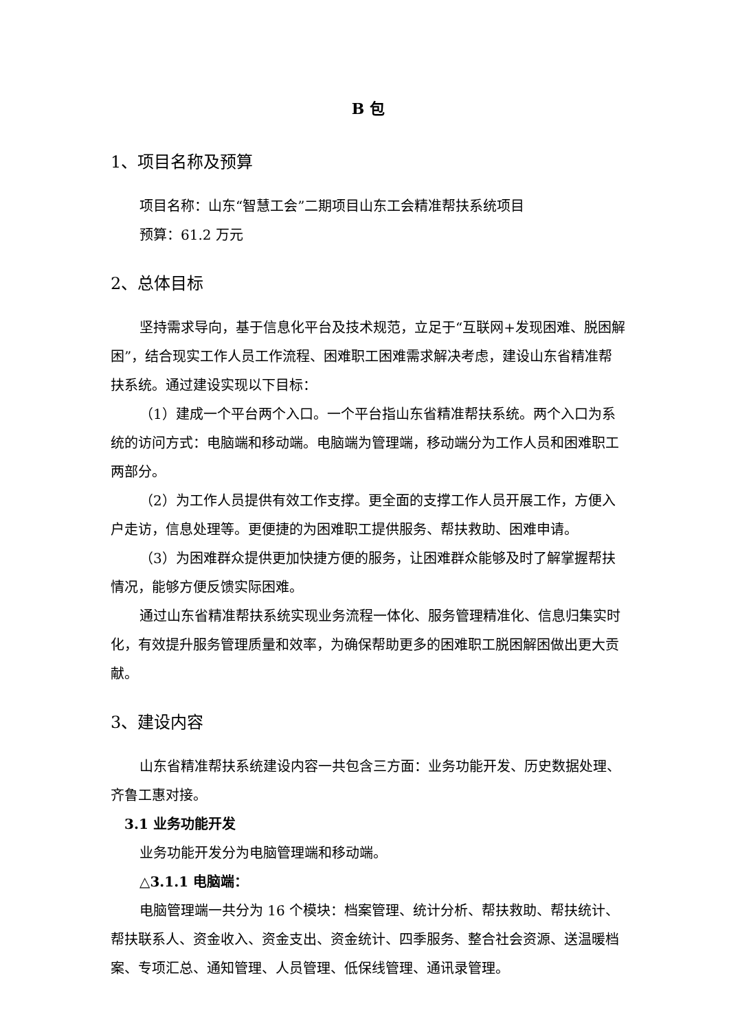B 包
1、项目名称及预算
项目名称：山东“智慧工会”二期项目山东工会精准帮扶系统项目
预算：61.2 万元
2、总体目标
坚持需求导向，基于信息化平台及技术规范，立足于“互联网+发现困难、脱困解困”，结合现实工作人员工作流程、困难职工困难需求解决考虑，建设山东省精准帮扶系统。通过建设实现以下目标：
（1）建成一个平台两个入口。一个平台指山东省精准帮扶系统。两个入口为系统的访问方式：电脑端和移动端。电脑端为管理端，移动端分为工作人员和困难职工两部分。
（2）为工作人员提供有效工作支撑。更全面的支撑工作人员开展工作，方便入户走访，信息处理等。更便捷的为困难职工提供服务、帮扶救助、困难申请。
（3）为困难群众提供更加快捷方便的服务，让困难群众能够及时了解掌握帮扶情况，能够方便反馈实际困难。
通过山东省精准帮扶系统实现业务流程一体化、服务管理精准化、信息归集实时化，有效提升服务管理质量和效率，为确保帮助更多的困难职工脱困解困做出更大贡献。
3、建设内容
山东省精准帮扶系统建设内容一共包含三方面：业务功能开发、历史数据处理、齐鲁工惠对接。
3.1 业务功能开发
业务功能开发分为电脑管理端和移动端。
△3.1.1 电脑端：
电脑管理端一共分为 16 个模块：档案管理、统计分析、帮扶救助、帮扶统计、帮扶联系人、资金收入、资金支出、资金统计、四季服务、整合社会资源、送温暖档案、专项汇总、通知管理、人员管理、低保线管理、通讯录管理。